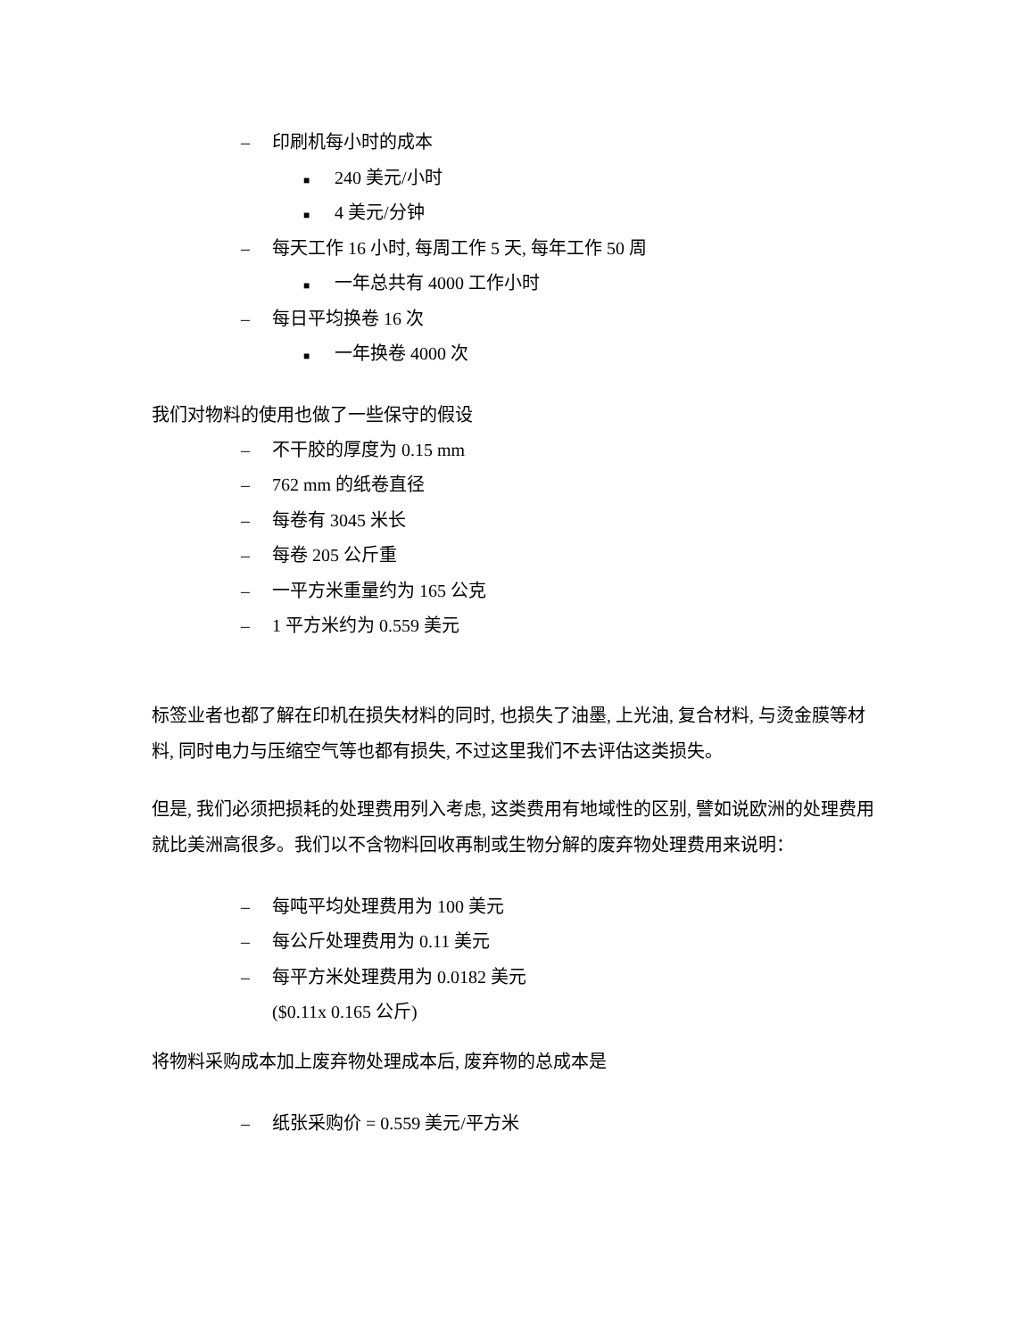– 印刷机每小时的成本
■ 240 美元/小时
■ 4 美元/分钟
– 每天工作 16 小时, 每周工作 5 天, 每年工作 50 周
■ 一年总共有 4000 工作小时
– 每日平均换卷 16 次
■ 一年换卷 4000 次
我们对物料的使用也做了一些保守的假设
– 不干胶的厚度为 0.15 mm
– 762 mm 的纸卷直径
– 每卷有 3045 米长
– 每卷 205 公斤重
– 一平方米重量约为 165 公克
– 1 平方米约为 0.559 美元
标签业者也都了解在印机在损失材料的同时, 也损失了油墨, 上光油, 复合材料, 与烫金膜等材料, 同时电力与压缩空气等也都有损失, 不过这里我们不去评估这类损失。
但是, 我们必须把损耗的处理费用列入考虑, 这类费用有地域性的区别, 譬如说欧洲的处理费用就比美洲高很多。我们以不含物料回收再制或生物分解的废弃物处理费用来说明：
– 每吨平均处理费用为 100 美元
– 每公斤处理费用为 0.11 美元
– 每平方米处理费用为 0.0182 美元
($0.11x 0.165 公斤)
将物料采购成本加上废弃物处理成本后, 废弃物的总成本是
– 纸张采购价 = 0.559 美元/平方米